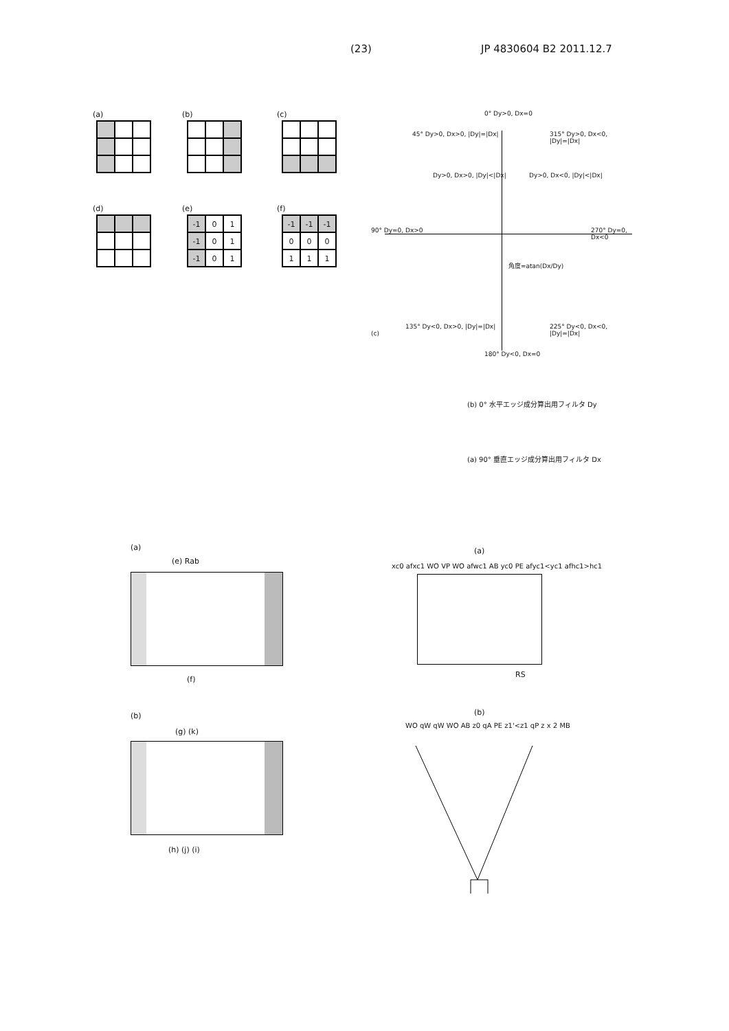(23) JP 4830604 B2 2011.12.7
(a) (b) (c)
(d) (e)
-1
0
1
-1
0
1
-1
0
1
(f)
-1
-1
-1
0
0
0
1
1
1
0° Dy>0, Dx=0
90° Dy=0, Dx>0 270° Dy=0, Dx<0
180° Dy<0, Dx=0
45° Dy>0, Dx>0, |Dy|=|Dx| 315° Dy>0, Dx<0, |Dy|=|Dx|
135° Dy<0, Dx>0, |Dy|=|Dx| 225° Dy<0, Dx<0, |Dy|=|Dx|
角度=atan(Dx/Dy)
(c)
Dy>0, Dx>0, |Dy|<|Dx| Dy>0, Dx<0, |Dy|<|Dx|
(b) 0° 水平エッジ成分算出用フィルタ Dy
(a) 90° 垂直エッジ成分算出用フィルタ Dx
(a)
(e) Rab
(f)
(b)
(g) (k)
(h) (j) (i)
(a)
xc0 afxc1 WO VP WO afwc1 AB yc0 PE afyc1<yc1 afhc1>hc1
RS
(b)
WO qW qW WO AB z0 qA PE z1'<z1 qP z x 2 MB